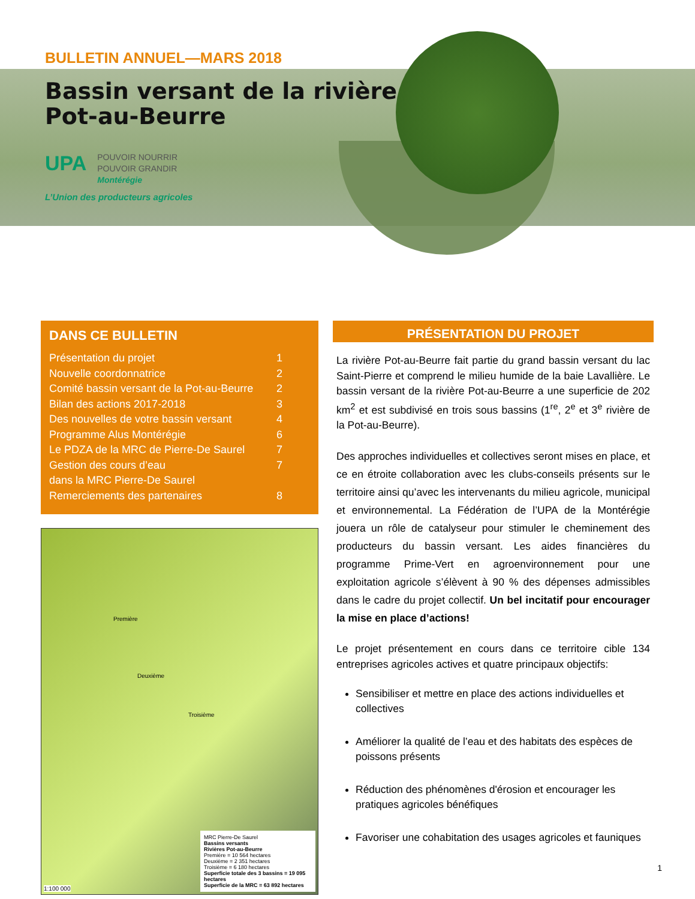BULLETIN ANNUEL—MARS 2018
Bassin versant de la rivière
Pot-au-Beurre
UPA POUVOIR NOURRIR
POUVOIR GRANDIR
Montérégie
L’Union des producteurs agricoles
DANS CE BULLETIN
Présentation du projet 1
Nouvelle coordonnatrice 2
Comité bassin versant de la Pot-au-Beurre 2
Bilan des actions 2017-2018 3
Des nouvelles de votre bassin versant 4
Programme Alus Montérégie 6
Le PDZA de la MRC de Pierre-De Saurel 7
Gestion des cours d’eau
dans la MRC Pierre-De Saurel 7
Remerciements des partenaires 8
Première
Deuxième
Troisième
1:100 000
MRC Pierre-De Saurel
Bassins versants
Rivières Pot-au-Beurre
Première = 10 564 hectares
Deuxième = 2 351 hectares
Troisième = 6 180 hectares
Superficie totale des 3 bassins = 19 095 hectares
Superficie de la MRC = 63 892 hectares
PRÉSENTATION DU PROJET
La rivière Pot-au-Beurre fait partie du grand bassin versant du lac Saint-Pierre et comprend le milieu humide de la baie Lavallière. Le bassin versant de la rivière Pot-au-Beurre a une superficie de 202 km<sup>2</sup> et est subdivisé en trois sous bassins (1<sup>re</sup>, 2<sup>e</sup> et 3<sup>e</sup> rivière de la Pot-au-Beurre).
Des approches individuelles et collectives seront mises en place, et ce en étroite collaboration avec les clubs-conseils présents sur le territoire ainsi qu’avec les intervenants du milieu agricole, municipal et environnemental. La Fédération de l’UPA de la Montérégie jouera un rôle de catalyseur pour stimuler le cheminement des producteurs du bassin versant. Les aides financières du programme Prime-Vert en agroenvironnement pour une exploitation agricole s’élèvent à 90 % des dépenses admissibles dans le cadre du projet collectif. Un bel incitatif pour encourager la mise en place d’actions!
Le projet présentement en cours dans ce territoire cible 134 entreprises agricoles actives et quatre principaux objectifs:
Sensibiliser et mettre en place des actions individuelles et collectives
Améliorer la qualité de l’eau et des habitats des espèces de poissons présents
Réduction des phénomènes d'érosion et encourager les pratiques agricoles bénéfiques
Favoriser une cohabitation des usages agricoles et fauniques
1